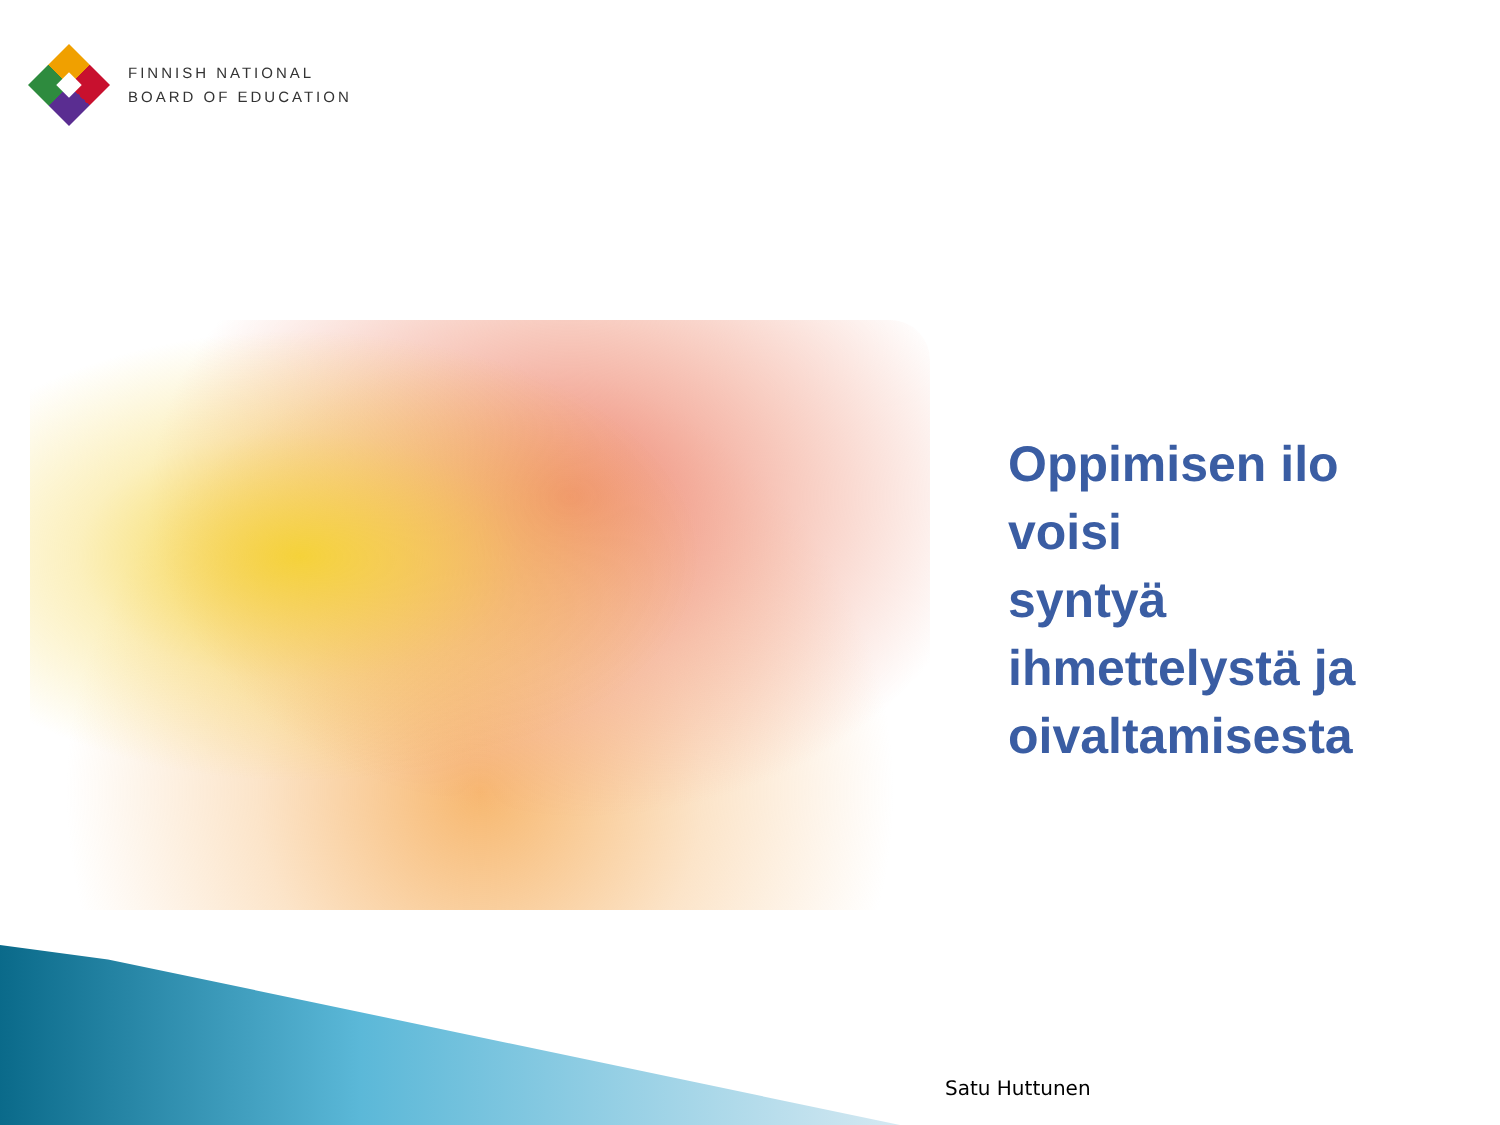FINNISH NATIONAL
BOARD OF EDUCATION
Oppimisen ilo
voisi
syntyä
ihmettelystä ja
oivaltamisesta
Satu Huttunen